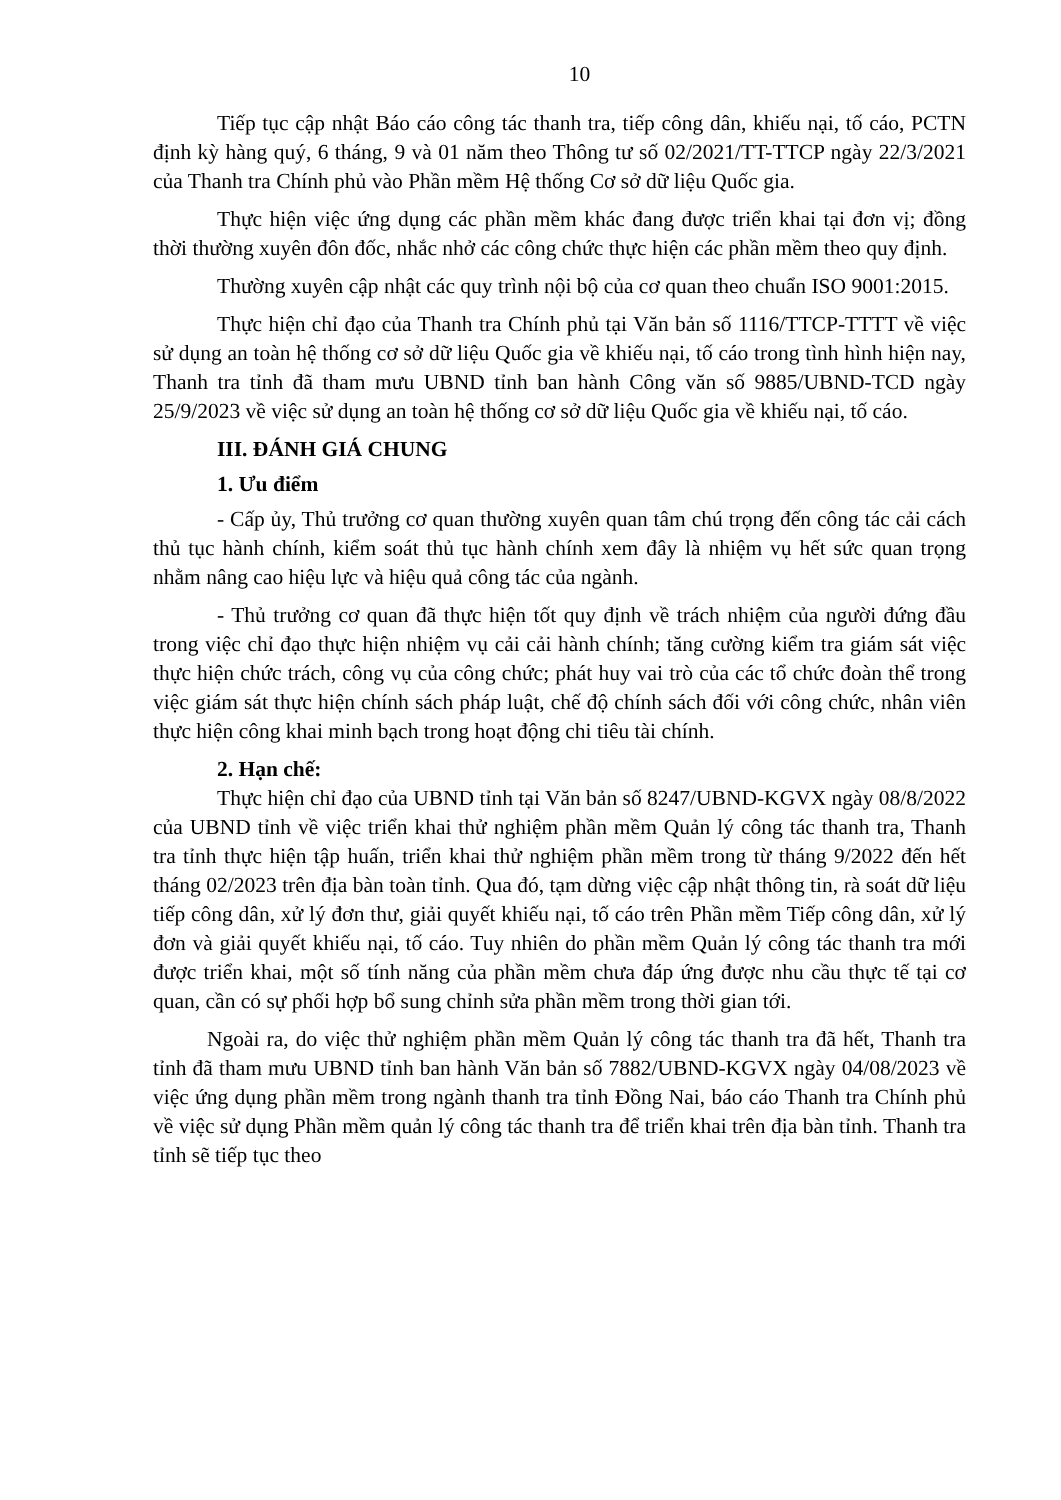10
Tiếp tục cập nhật Báo cáo công tác thanh tra, tiếp công dân, khiếu nại, tố cáo, PCTN định kỳ hàng quý, 6 tháng, 9 và 01 năm theo Thông tư số 02/2021/TT-TTCP ngày 22/3/2021 của Thanh tra Chính phủ vào Phần mềm Hệ thống Cơ sở dữ liệu Quốc gia.
Thực hiện việc ứng dụng các phần mềm khác đang được triển khai tại đơn vị; đồng thời thường xuyên đôn đốc, nhắc nhở các công chức thực hiện các phần mềm theo quy định.
Thường xuyên cập nhật các quy trình nội bộ của cơ quan theo chuẩn ISO 9001:2015.
Thực hiện chỉ đạo của Thanh tra Chính phủ tại Văn bản số 1116/TTCP-TTTT về việc sử dụng an toàn hệ thống cơ sở dữ liệu Quốc gia về khiếu nại, tố cáo trong tình hình hiện nay, Thanh tra tỉnh đã tham mưu UBND tỉnh ban hành Công văn số 9885/UBND-TCD ngày 25/9/2023 về việc sử dụng an toàn hệ thống cơ sở dữ liệu Quốc gia về khiếu nại, tố cáo.
III. ĐÁNH GIÁ CHUNG
1. Ưu điểm
- Cấp ủy, Thủ trưởng cơ quan thường xuyên quan tâm chú trọng đến công tác cải cách thủ tục hành chính, kiểm soát thủ tục hành chính xem đây là nhiệm vụ hết sức quan trọng nhằm nâng cao hiệu lực và hiệu quả công tác của ngành.
- Thủ trưởng cơ quan đã thực hiện tốt quy định về trách nhiệm của người đứng đầu trong việc chỉ đạo thực hiện nhiệm vụ cải cải hành chính; tăng cường kiểm tra giám sát việc thực hiện chức trách, công vụ của công chức; phát huy vai trò của các tổ chức đoàn thể trong việc giám sát thực hiện chính sách pháp luật, chế độ chính sách đối với công chức, nhân viên thực hiện công khai minh bạch trong hoạt động chi tiêu tài chính.
2. Hạn chế:
Thực hiện chỉ đạo của UBND tỉnh tại Văn bản số 8247/UBND-KGVX ngày 08/8/2022 của UBND tỉnh về việc triển khai thử nghiệm phần mềm Quản lý công tác thanh tra, Thanh tra tỉnh thực hiện tập huấn, triển khai thử nghiệm phần mềm trong từ tháng 9/2022 đến hết tháng 02/2023 trên địa bàn toàn tỉnh. Qua đó, tạm dừng việc cập nhật thông tin, rà soát dữ liệu tiếp công dân, xử lý đơn thư, giải quyết khiếu nại, tố cáo trên Phần mềm Tiếp công dân, xử lý đơn và giải quyết khiếu nại, tố cáo. Tuy nhiên do phần mềm Quản lý công tác thanh tra mới được triển khai, một số tính năng của phần mềm chưa đáp ứng được nhu cầu thực tế tại cơ quan, cần có sự phối hợp bổ sung chỉnh sửa phần mềm trong thời gian tới.
Ngoài ra, do việc thử nghiệm phần mềm Quản lý công tác thanh tra đã hết, Thanh tra tỉnh đã tham mưu UBND tỉnh ban hành Văn bản số 7882/UBND-KGVX ngày 04/08/2023 về việc ứng dụng phần mềm trong ngành thanh tra tỉnh Đồng Nai, báo cáo Thanh tra Chính phủ về việc sử dụng Phần mềm quản lý công tác thanh tra để triển khai trên địa bàn tỉnh. Thanh tra tỉnh sẽ tiếp tục theo